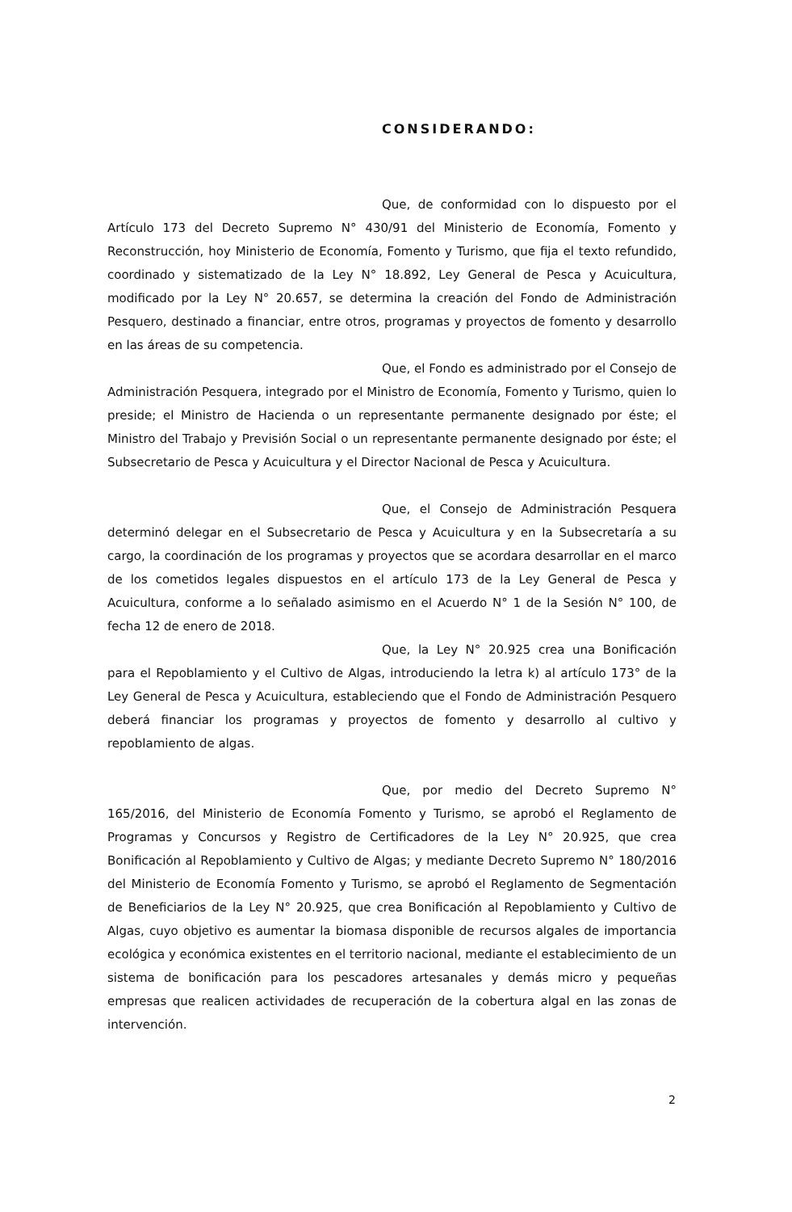CONSIDERANDO:
Que, de conformidad con lo dispuesto por el Artículo 173 del Decreto Supremo N° 430/91 del Ministerio de Economía, Fomento y Reconstrucción, hoy Ministerio de Economía, Fomento y Turismo, que fija el texto refundido, coordinado y sistematizado de la Ley N° 18.892, Ley General de Pesca y Acuicultura, modificado por la Ley N° 20.657, se determina la creación del Fondo de Administración Pesquero, destinado a financiar, entre otros, programas y proyectos de fomento y desarrollo en las áreas de su competencia.
Que, el Fondo es administrado por el Consejo de Administración Pesquera, integrado por el Ministro de Economía, Fomento y Turismo, quien lo preside; el Ministro de Hacienda o un representante permanente designado por éste; el Ministro del Trabajo y Previsión Social o un representante permanente designado por éste; el Subsecretario de Pesca y Acuicultura y el Director Nacional de Pesca y Acuicultura.
Que, el Consejo de Administración Pesquera determinó delegar en el Subsecretario de Pesca y Acuicultura y en la Subsecretaría a su cargo, la coordinación de los programas y proyectos que se acordara desarrollar en el marco de los cometidos legales dispuestos en el artículo 173 de la Ley General de Pesca y Acuicultura, conforme a lo señalado asimismo en el Acuerdo N° 1 de la Sesión N° 100, de fecha 12 de enero de 2018.
Que, la Ley N° 20.925 crea una Bonificación para el Repoblamiento y el Cultivo de Algas, introduciendo la letra k) al artículo 173° de la Ley General de Pesca y Acuicultura, estableciendo que el Fondo de Administración Pesquero deberá financiar los programas y proyectos de fomento y desarrollo al cultivo y repoblamiento de algas.
Que, por medio del Decreto Supremo N° 165/2016, del Ministerio de Economía Fomento y Turismo, se aprobó el Reglamento de Programas y Concursos y Registro de Certificadores de la Ley N° 20.925, que crea Bonificación al Repoblamiento y Cultivo de Algas; y mediante Decreto Supremo N° 180/2016 del Ministerio de Economía Fomento y Turismo, se aprobó el Reglamento de Segmentación de Beneficiarios de la Ley N° 20.925, que crea Bonificación al Repoblamiento y Cultivo de Algas, cuyo objetivo es aumentar la biomasa disponible de recursos algales de importancia ecológica y económica existentes en el territorio nacional, mediante el establecimiento de un sistema de bonificación para los pescadores artesanales y demás micro y pequeñas empresas que realicen actividades de recuperación de la cobertura algal en las zonas de intervención.
2